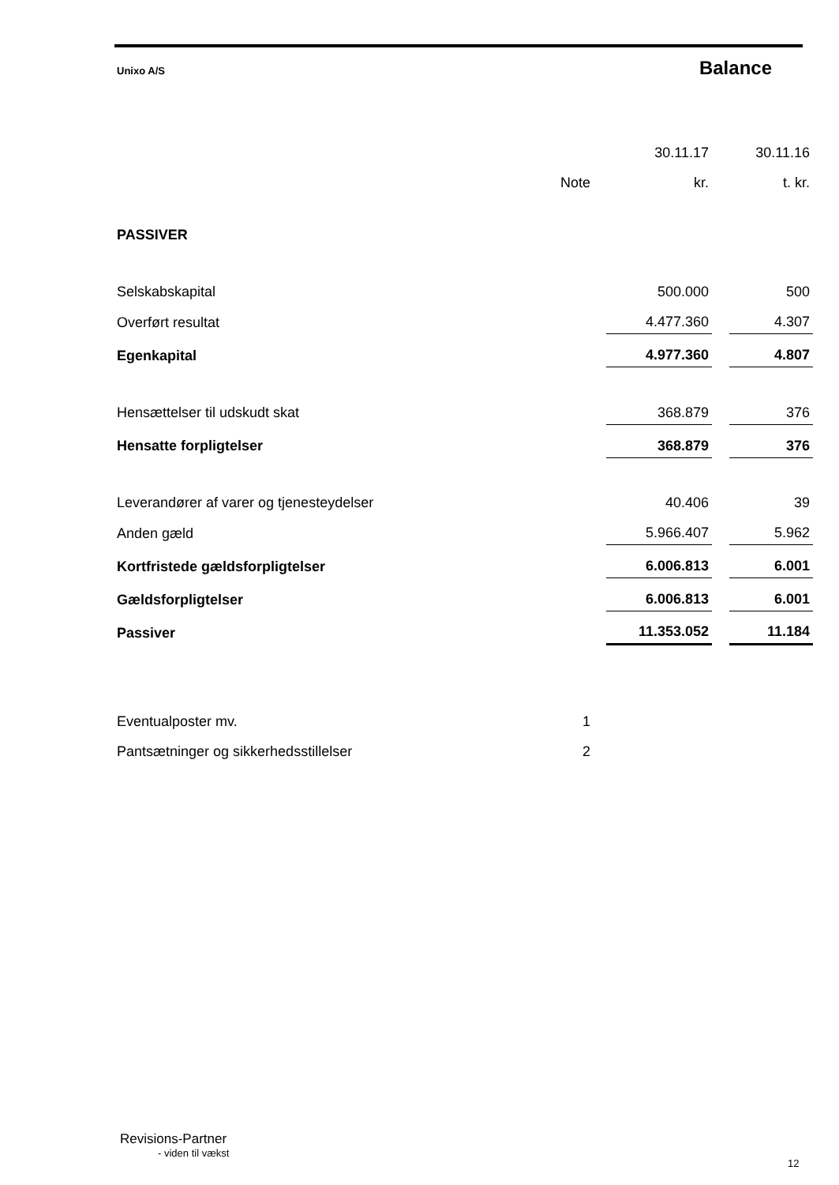Unixo A/S Balance
| | | 30.11.17 | | 30.11.16 |
| | Note | kr. | | t. kr. |
| PASSIVER | | | | |
| Selskabskapital | | 500.000 | | 500 |
| Overført resultat | | 4.477.360 | | 4.307 |
| Egenkapital | | 4.977.360 | | 4.807 |
| Hensættelser til udskudt skat | | 368.879 | | 376 |
| Hensatte forpligtelser | | 368.879 | | 376 |
| Leverandører af varer og tjenesteydelser | | 40.406 | | 39 |
| Anden gæld | | 5.966.407 | | 5.962 |
| Kortfristede gældsforpligtelser | | 6.006.813 | | 6.001 |
| Gældsforpligtelser | | 6.006.813 | | 6.001 |
| Passiver | | 11.353.052 | | 11.184 |
| Eventualposter mv. | 1 | | | |
| Pantsætninger og sikkerhedsstillelser | 2 | | | |
Revisions-Partner
- viden til vækst
12